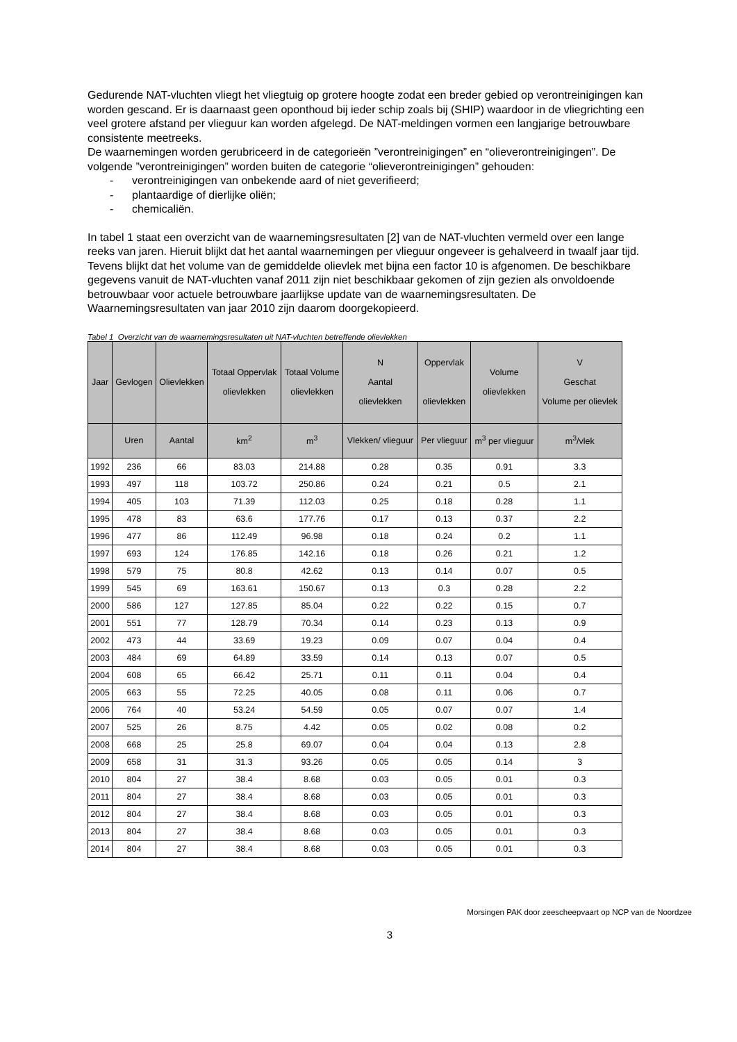Gedurende NAT-vluchten vliegt het vliegtuig op grotere hoogte zodat een breder gebied op verontreinigingen kan worden gescand. Er is daarnaast geen oponthoud bij ieder schip zoals bij (SHIP) waardoor in de vliegrichting een veel grotere afstand per vlieguur kan worden afgelegd. De NAT-meldingen vormen een langjarige betrouwbare consistente meetreeks.
De waarnemingen worden gerubriceerd in de categorieën ”verontreinigingen” en “olieverontreinigingen”. De volgende ”verontreinigingen” worden buiten de categorie “olieverontreinigingen” gehouden:
- verontreinigingen van onbekende aard of niet geverifieerd;
- plantaardige of dierlijke oliën;
- chemicaliën.
In tabel 1 staat een overzicht van de waarnemingsresultaten [2] van de NAT-vluchten vermeld over een lange reeks van jaren. Hieruit blijkt dat het aantal waarnemingen per vlieguur ongeveer is gehalveerd in twaalf jaar tijd. Tevens blijkt dat het volume van de gemiddelde olievlek met bijna een factor 10 is afgenomen. De beschikbare gegevens vanuit de NAT-vluchten vanaf 2011 zijn niet beschikbaar gekomen of zijn gezien als onvoldoende betrouwbaar voor actuele betrouwbare jaarlijkse update van de waarnemingsresultaten. De Waarnemingsresultaten van jaar 2010 zijn daarom doorgekopieerd.
Tabel 1 Overzicht van de waarnemingsresultaten uit NAT-vluchten betreffende olievlekken
| Jaar | Gevlogen | Olievlekken | Totaal Oppervlak olievlekken | Totaal Volume olievlekken | N Aantal olievlekken | Oppervlak olievlekken | Volume olievlekken | V Geschat Volume per olievlek |
| --- | --- | --- | --- | --- | --- | --- | --- | --- |
| | Uren | Aantal | km<sup>2</sup> | m<sup>3</sup> | Vlekken/ vlieguur | Per vlieguur | m<sup>3</sup> per vlieguur | m<sup>3</sup>/vlek |
| 1992 | 236 | 66 | 83.03 | 214.88 | 0.28 | 0.35 | 0.91 | 3.3 |
| 1993 | 497 | 118 | 103.72 | 250.86 | 0.24 | 0.21 | 0.5 | 2.1 |
| 1994 | 405 | 103 | 71.39 | 112.03 | 0.25 | 0.18 | 0.28 | 1.1 |
| 1995 | 478 | 83 | 63.6 | 177.76 | 0.17 | 0.13 | 0.37 | 2.2 |
| 1996 | 477 | 86 | 112.49 | 96.98 | 0.18 | 0.24 | 0.2 | 1.1 |
| 1997 | 693 | 124 | 176.85 | 142.16 | 0.18 | 0.26 | 0.21 | 1.2 |
| 1998 | 579 | 75 | 80.8 | 42.62 | 0.13 | 0.14 | 0.07 | 0.5 |
| 1999 | 545 | 69 | 163.61 | 150.67 | 0.13 | 0.3 | 0.28 | 2.2 |
| 2000 | 586 | 127 | 127.85 | 85.04 | 0.22 | 0.22 | 0.15 | 0.7 |
| 2001 | 551 | 77 | 128.79 | 70.34 | 0.14 | 0.23 | 0.13 | 0.9 |
| 2002 | 473 | 44 | 33.69 | 19.23 | 0.09 | 0.07 | 0.04 | 0.4 |
| 2003 | 484 | 69 | 64.89 | 33.59 | 0.14 | 0.13 | 0.07 | 0.5 |
| 2004 | 608 | 65 | 66.42 | 25.71 | 0.11 | 0.11 | 0.04 | 0.4 |
| 2005 | 663 | 55 | 72.25 | 40.05 | 0.08 | 0.11 | 0.06 | 0.7 |
| 2006 | 764 | 40 | 53.24 | 54.59 | 0.05 | 0.07 | 0.07 | 1.4 |
| 2007 | 525 | 26 | 8.75 | 4.42 | 0.05 | 0.02 | 0.08 | 0.2 |
| 2008 | 668 | 25 | 25.8 | 69.07 | 0.04 | 0.04 | 0.13 | 2.8 |
| 2009 | 658 | 31 | 31.3 | 93.26 | 0.05 | 0.05 | 0.14 | 3 |
| 2010 | 804 | 27 | 38.4 | 8.68 | 0.03 | 0.05 | 0.01 | 0.3 |
| 2011 | 804 | 27 | 38.4 | 8.68 | 0.03 | 0.05 | 0.01 | 0.3 |
| 2012 | 804 | 27 | 38.4 | 8.68 | 0.03 | 0.05 | 0.01 | 0.3 |
| 2013 | 804 | 27 | 38.4 | 8.68 | 0.03 | 0.05 | 0.01 | 0.3 |
| 2014 | 804 | 27 | 38.4 | 8.68 | 0.03 | 0.05 | 0.01 | 0.3 |
Morsingen PAK door zeescheepvaart op NCP van de Noordzee
3